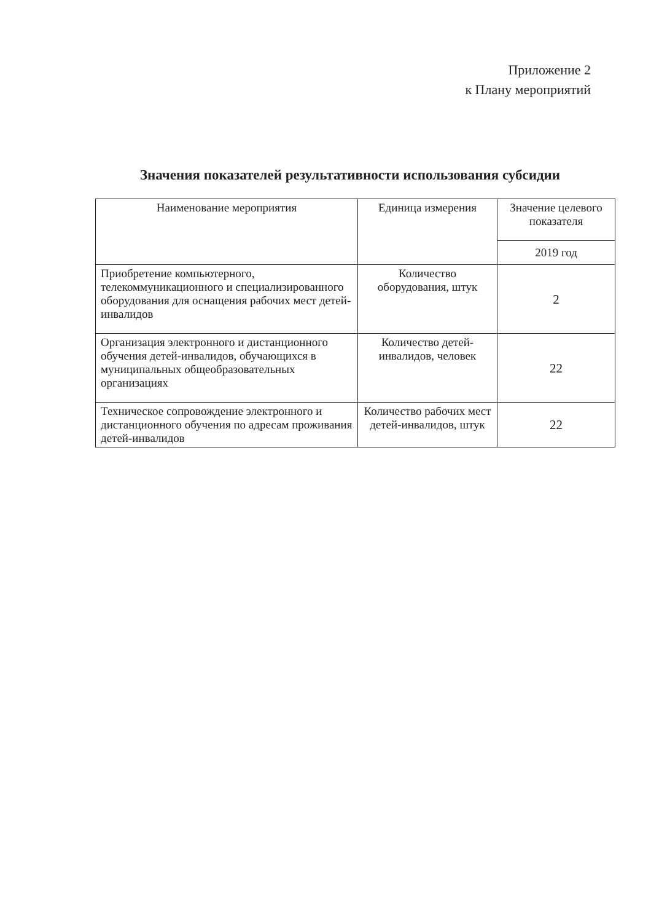Приложение 2
к Плану мероприятий
Значения показателей результативности использования субсидии
| Наименование мероприятия | Единица измерения | Значение целевого показателя |
| --- | --- | --- |
| | | 2019 год |
| Приобретение компьютерного, телекоммуникационного и специализированного оборудования для оснащения рабочих мест детей-инвалидов | Количество оборудования, штук | 2 |
| Организация электронного и дистанционного обучения детей-инвалидов, обучающихся в муниципальных общеобразовательных организациях | Количество детей-инвалидов, человек | 22 |
| Техническое сопровождение электронного и дистанционного обучения по адресам проживания детей-инвалидов | Количество рабочих мест детей-инвалидов, штук | 22 |